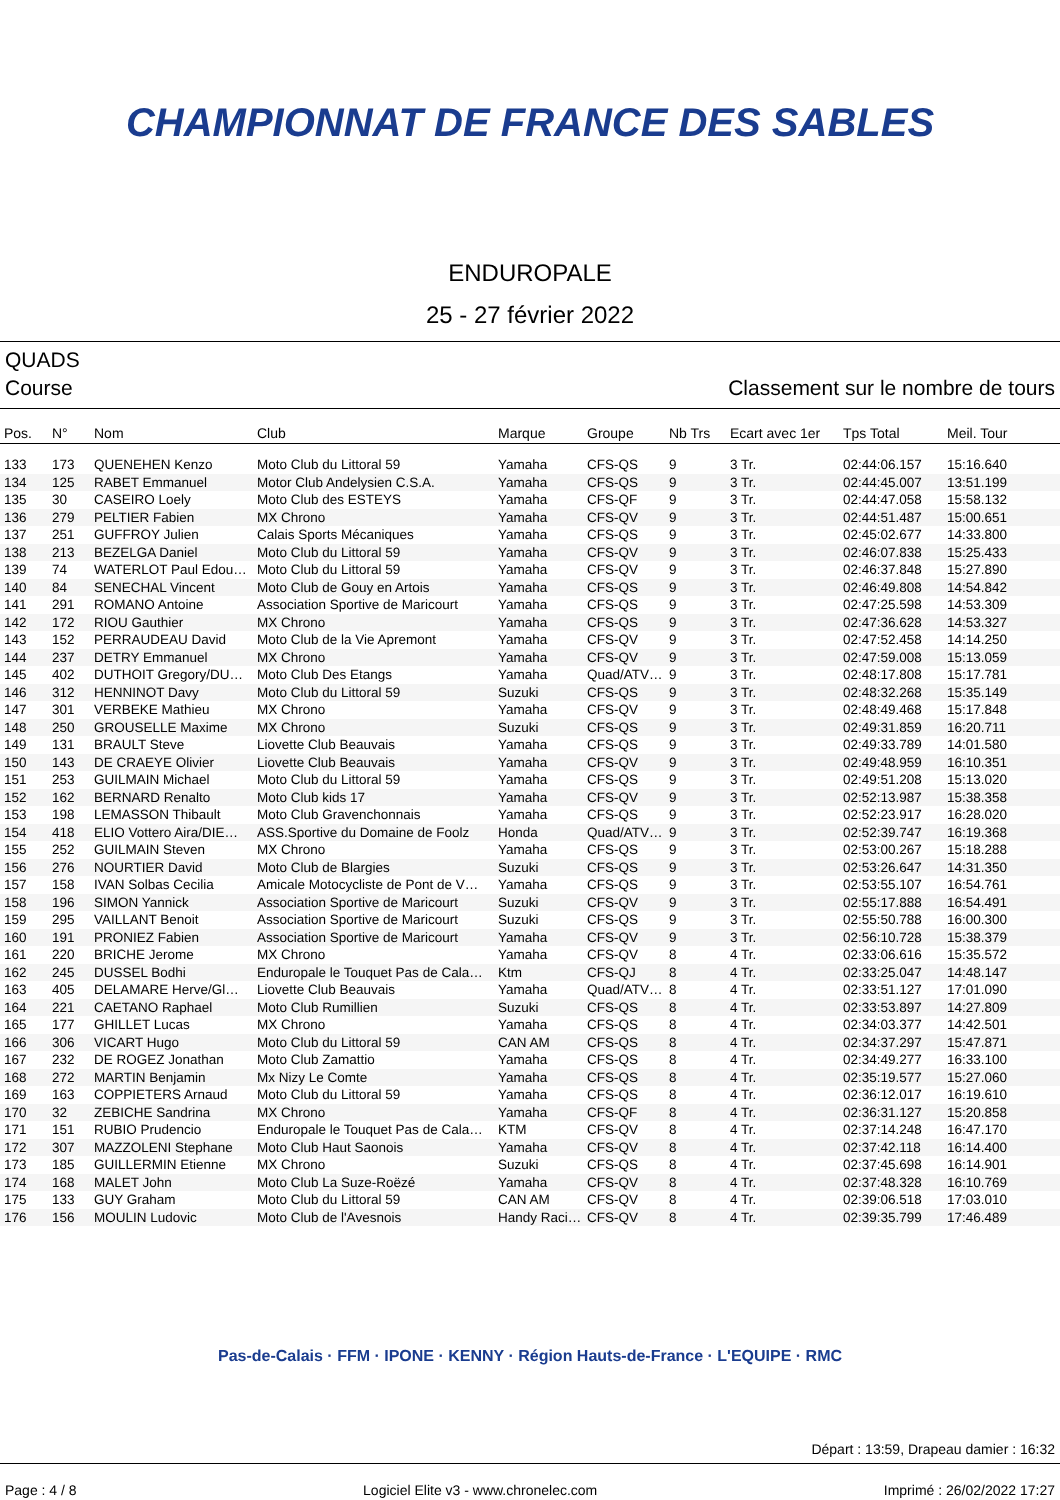CHAMPIONNAT DE FRANCE DES SABLES
ENDUROPALE
25 - 27 février 2022
QUADS
Course Classement sur le nombre de tours
| Pos. | N° | Nom | Club | Marque | Groupe | Nb Trs | Ecart avec 1er | Tps Total | Meil. Tour |
| --- | --- | --- | --- | --- | --- | --- | --- | --- | --- |
| 133 | 173 | QUENEHEN Kenzo | Moto Club du Littoral 59 | Yamaha | CFS-QS | 9 | 3 Tr. | 02:44:06.157 | 15:16.640 |
| 134 | 125 | RABET Emmanuel | Motor Club Andelysien C.S.A. | Yamaha | CFS-QS | 9 | 3 Tr. | 02:44:45.007 | 13:51.199 |
| 135 | 30 | CASEIRO Loely | Moto Club des ESTEYS | Yamaha | CFS-QF | 9 | 3 Tr. | 02:44:47.058 | 15:58.132 |
| 136 | 279 | PELTIER Fabien | MX Chrono | Yamaha | CFS-QV | 9 | 3 Tr. | 02:44:51.487 | 15:00.651 |
| 137 | 251 | GUFFROY Julien | Calais Sports Mécaniques | Yamaha | CFS-QS | 9 | 3 Tr. | 02:45:02.677 | 14:33.800 |
| 138 | 213 | BEZELGA Daniel | Moto Club du Littoral 59 | Yamaha | CFS-QV | 9 | 3 Tr. | 02:46:07.838 | 15:25.433 |
| 139 | 74 | WATERLOT Paul Edou… | Moto Club du Littoral 59 | Yamaha | CFS-QV | 9 | 3 Tr. | 02:46:37.848 | 15:27.890 |
| 140 | 84 | SENECHAL Vincent | Moto Club de Gouy en Artois | Yamaha | CFS-QS | 9 | 3 Tr. | 02:46:49.808 | 14:54.842 |
| 141 | 291 | ROMANO Antoine | Association Sportive de Maricourt | Yamaha | CFS-QS | 9 | 3 Tr. | 02:47:25.598 | 14:53.309 |
| 142 | 172 | RIOU Gauthier | MX Chrono | Yamaha | CFS-QS | 9 | 3 Tr. | 02:47:36.628 | 14:53.327 |
| 143 | 152 | PERRAUDEAU David | Moto Club de la Vie Apremont | Yamaha | CFS-QV | 9 | 3 Tr. | 02:47:52.458 | 14:14.250 |
| 144 | 237 | DETRY Emmanuel | MX Chrono | Yamaha | CFS-QV | 9 | 3 Tr. | 02:47:59.008 | 15:13.059 |
| 145 | 402 | DUTHOIT Gregory/DU… | Moto Club Des Etangs | Yamaha | Quad/ATV… | 9 | 3 Tr. | 02:48:17.808 | 15:17.781 |
| 146 | 312 | HENNINOT Davy | Moto Club du Littoral 59 | Suzuki | CFS-QS | 9 | 3 Tr. | 02:48:32.268 | 15:35.149 |
| 147 | 301 | VERBEKE Mathieu | MX Chrono | Yamaha | CFS-QV | 9 | 3 Tr. | 02:48:49.468 | 15:17.848 |
| 148 | 250 | GROUSELLE Maxime | MX Chrono | Suzuki | CFS-QS | 9 | 3 Tr. | 02:49:31.859 | 16:20.711 |
| 149 | 131 | BRAULT Steve | Liovette Club Beauvais | Yamaha | CFS-QS | 9 | 3 Tr. | 02:49:33.789 | 14:01.580 |
| 150 | 143 | DE CRAEYE Olivier | Liovette Club Beauvais | Yamaha | CFS-QV | 9 | 3 Tr. | 02:49:48.959 | 16:10.351 |
| 151 | 253 | GUILMAIN Michael | Moto Club du Littoral 59 | Yamaha | CFS-QS | 9 | 3 Tr. | 02:49:51.208 | 15:13.020 |
| 152 | 162 | BERNARD Renalto | Moto Club kids 17 | Yamaha | CFS-QV | 9 | 3 Tr. | 02:52:13.987 | 15:38.358 |
| 153 | 198 | LEMASSON Thibault | Moto Club Gravenchonnais | Yamaha | CFS-QS | 9 | 3 Tr. | 02:52:23.917 | 16:28.020 |
| 154 | 418 | ELIO Vottero Aira/DIE… | ASS.Sportive du Domaine de Foolz | Honda | Quad/ATV… | 9 | 3 Tr. | 02:52:39.747 | 16:19.368 |
| 155 | 252 | GUILMAIN Steven | MX Chrono | Yamaha | CFS-QS | 9 | 3 Tr. | 02:53:00.267 | 15:18.288 |
| 156 | 276 | NOURTIER David | Moto Club de Blargies | Suzuki | CFS-QS | 9 | 3 Tr. | 02:53:26.647 | 14:31.350 |
| 157 | 158 | IVAN Solbas Cecilia | Amicale Motocycliste de Pont de V… | Yamaha | CFS-QS | 9 | 3 Tr. | 02:53:55.107 | 16:54.761 |
| 158 | 196 | SIMON Yannick | Association Sportive de Maricourt | Suzuki | CFS-QV | 9 | 3 Tr. | 02:55:17.888 | 16:54.491 |
| 159 | 295 | VAILLANT Benoit | Association Sportive de Maricourt | Suzuki | CFS-QS | 9 | 3 Tr. | 02:55:50.788 | 16:00.300 |
| 160 | 191 | PRONIEZ Fabien | Association Sportive de Maricourt | Yamaha | CFS-QV | 9 | 3 Tr. | 02:56:10.728 | 15:38.379 |
| 161 | 220 | BRICHE Jerome | MX Chrono | Yamaha | CFS-QV | 8 | 4 Tr. | 02:33:06.616 | 15:35.572 |
| 162 | 245 | DUSSEL Bodhi | Enduropale le Touquet Pas de Cala… | Ktm | CFS-QJ | 8 | 4 Tr. | 02:33:25.047 | 14:48.147 |
| 163 | 405 | DELAMARE Herve/Gl… | Liovette Club Beauvais | Yamaha | Quad/ATV… | 8 | 4 Tr. | 02:33:51.127 | 17:01.090 |
| 164 | 221 | CAETANO Raphael | Moto Club Rumillien | Suzuki | CFS-QS | 8 | 4 Tr. | 02:33:53.897 | 14:27.809 |
| 165 | 177 | GHILLET Lucas | MX Chrono | Yamaha | CFS-QS | 8 | 4 Tr. | 02:34:03.377 | 14:42.501 |
| 166 | 306 | VICART Hugo | Moto Club du Littoral 59 | CAN AM | CFS-QS | 8 | 4 Tr. | 02:34:37.297 | 15:47.871 |
| 167 | 232 | DE ROGEZ Jonathan | Moto Club Zamattio | Yamaha | CFS-QS | 8 | 4 Tr. | 02:34:49.277 | 16:33.100 |
| 168 | 272 | MARTIN Benjamin | Mx Nizy Le Comte | Yamaha | CFS-QS | 8 | 4 Tr. | 02:35:19.577 | 15:27.060 |
| 169 | 163 | COPPIETERS Arnaud | Moto Club du Littoral 59 | Yamaha | CFS-QS | 8 | 4 Tr. | 02:36:12.017 | 16:19.610 |
| 170 | 32 | ZEBICHE Sandrina | MX Chrono | Yamaha | CFS-QF | 8 | 4 Tr. | 02:36:31.127 | 15:20.858 |
| 171 | 151 | RUBIO Prudencio | Enduropale le Touquet Pas de Cala… | KTM | CFS-QV | 8 | 4 Tr. | 02:37:14.248 | 16:47.170 |
| 172 | 307 | MAZZOLENI Stephane | Moto Club Haut Saonois | Yamaha | CFS-QV | 8 | 4 Tr. | 02:37:42.118 | 16:14.400 |
| 173 | 185 | GUILLERMIN Etienne | MX Chrono | Suzuki | CFS-QS | 8 | 4 Tr. | 02:37:45.698 | 16:14.901 |
| 174 | 168 | MALET John | Moto Club La Suze-Roëzé | Yamaha | CFS-QV | 8 | 4 Tr. | 02:37:48.328 | 16:10.769 |
| 175 | 133 | GUY Graham | Moto Club du Littoral 59 | CAN AM | CFS-QV | 8 | 4 Tr. | 02:39:06.518 | 17:03.010 |
| 176 | 156 | MOULIN Ludovic | Moto Club de l'Avesnois | Handy Raci… | CFS-QV | 8 | 4 Tr. | 02:39:35.799 | 17:46.489 |
Pas-de-Calais · FFM · IPONE · KENNY · Région Hauts-de-France · L'EQUIPE · RMC
Départ : 13:59, Drapeau damier : 16:32
Page : 4 / 8 Logiciel Elite v3 - www.chronelec.com Imprimé : 26/02/2022 17:27